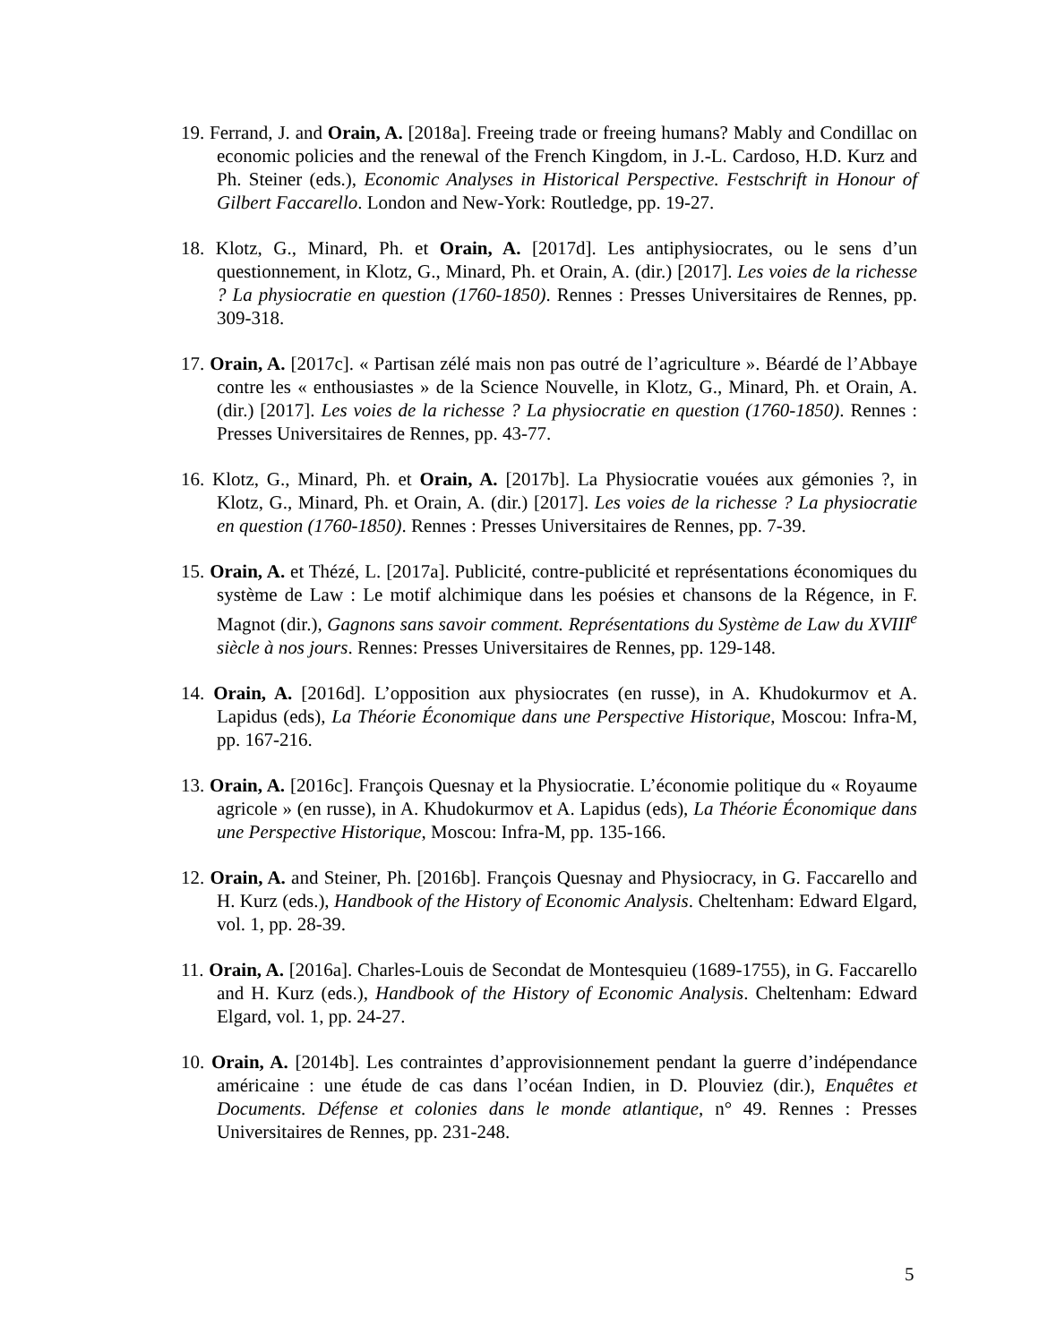19. Ferrand, J. and Orain, A. [2018a]. Freeing trade or freeing humans? Mably and Condillac on economic policies and the renewal of the French Kingdom, in J.-L. Cardoso, H.D. Kurz and Ph. Steiner (eds.), Economic Analyses in Historical Perspective. Festschrift in Honour of Gilbert Faccarello. London and New-York: Routledge, pp. 19-27.
18. Klotz, G., Minard, Ph. et Orain, A. [2017d]. Les antiphysiocrates, ou le sens d’un questionnement, in Klotz, G., Minard, Ph. et Orain, A. (dir.) [2017]. Les voies de la richesse ? La physiocratie en question (1760-1850). Rennes : Presses Universitaires de Rennes, pp. 309-318.
17. Orain, A. [2017c]. « Partisan zélé mais non pas outré de l’agriculture ». Béardé de l’Abbaye contre les « enthousiastes » de la Science Nouvelle, in Klotz, G., Minard, Ph. et Orain, A. (dir.) [2017]. Les voies de la richesse ? La physiocratie en question (1760-1850). Rennes : Presses Universitaires de Rennes, pp. 43-77.
16. Klotz, G., Minard, Ph. et Orain, A. [2017b]. La Physiocratie vouées aux gémonies ?, in Klotz, G., Minard, Ph. et Orain, A. (dir.) [2017]. Les voies de la richesse ? La physiocratie en question (1760-1850). Rennes : Presses Universitaires de Rennes, pp. 7-39.
15. Orain, A. et Thézé, L. [2017a]. Publicité, contre-publicité et représentations économiques du système de Law : Le motif alchimique dans les poésies et chansons de la Régence, in F. Magnot (dir.), Gagnons sans savoir comment. Représentations du Système de Law du XVIII<sup>e</sup> siècle à nos jours. Rennes: Presses Universitaires de Rennes, pp. 129-148.
14. Orain, A. [2016d]. L’opposition aux physiocrates (en russe), in A. Khudokurmov et A. Lapidus (eds), La Théorie Économique dans une Perspective Historique, Moscou: Infra-M, pp. 167-216.
13. Orain, A. [2016c]. François Quesnay et la Physiocratie. L’économie politique du « Royaume agricole » (en russe), in A. Khudokurmov et A. Lapidus (eds), La Théorie Économique dans une Perspective Historique, Moscou: Infra-M, pp. 135-166.
12. Orain, A. and Steiner, Ph. [2016b]. François Quesnay and Physiocracy, in G. Faccarello and H. Kurz (eds.), Handbook of the History of Economic Analysis. Cheltenham: Edward Elgard, vol. 1, pp. 28-39.
11. Orain, A. [2016a]. Charles-Louis de Secondat de Montesquieu (1689-1755), in G. Faccarello and H. Kurz (eds.), Handbook of the History of Economic Analysis. Cheltenham: Edward Elgard, vol. 1, pp. 24-27.
10. Orain, A. [2014b]. Les contraintes d’approvisionnement pendant la guerre d’indépendance américaine : une étude de cas dans l’océan Indien, in D. Plouviez (dir.), Enquêtes et Documents. Défense et colonies dans le monde atlantique, n° 49. Rennes : Presses Universitaires de Rennes, pp. 231-248.
5